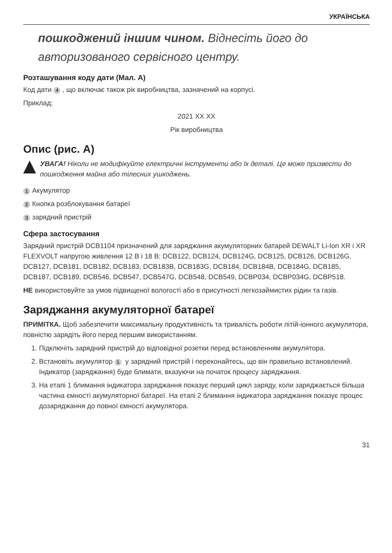УКРАЇНСЬКА
пошкоджений іншим чином. Віднесіть його до авторизованого сервісного центру.
Розташування коду дати (Мал. A)
Код дати 4, що включає також рік виробництва, зазначений на корпусі.
Приклад:
2021 XX XX
Рік виробництва
Опис (рис. A)
УВАГА! Ніколи не модифікуйте електричні інструменти або їх деталі. Це може призвести до пошкодження майна або тілесних ушкоджень.
1 Акумулятор
2 Кнопка розблокування батареї
3 зарядний пристрій
Сфера застосування
Зарядний пристрій DCB1104 призначений для заряджання акумуляторних батарей DEWALT Li-Ion XR і XR FLEXVOLT напругою живлення 12 В і 18 В: DCB122, DCB124, DCB124G, DCB125, DCB126, DCB126G, DCB127, DCB181, DCB182, DCB183, DCB183B, DCB183G, DCB184, DCB184B, DCB184G, DCB185, DCB187, DCB189, DCB546, DCB547, DCB547G, DCB548, DCB549, DCBP034, DCBP034G, DCBP518.
НЕ використовуйте за умов підвищеної вологості або в присутності легкозаймистих рідин та газів.
Заряджання акумуляторної батареї
ПРИМІТКА. Щоб забезпечити максимальну продуктивність та тривалість роботи літій-іонного акумулятора, повністю зарядіть його перед першим використанням.
1. Підключіть зарядний пристрій до відповідної розетки перед встановленням акумулятора.
2. Встановіть акумулятор 1 у зарядний пристрій і переконайтесь, що він правильно встановлений. Індикатор (заряджання) буде блимати, вказуючи на початок процесу заряджання.
3. На етапі 1 блимання індикатора заряджання показує перший цикл заряду, коли заряджається більша частина ємності акумуляторної батареї. На етапі 2 блимання індикатора заряджання показує процес дозаряджання до повної ємності акумулятора.
31